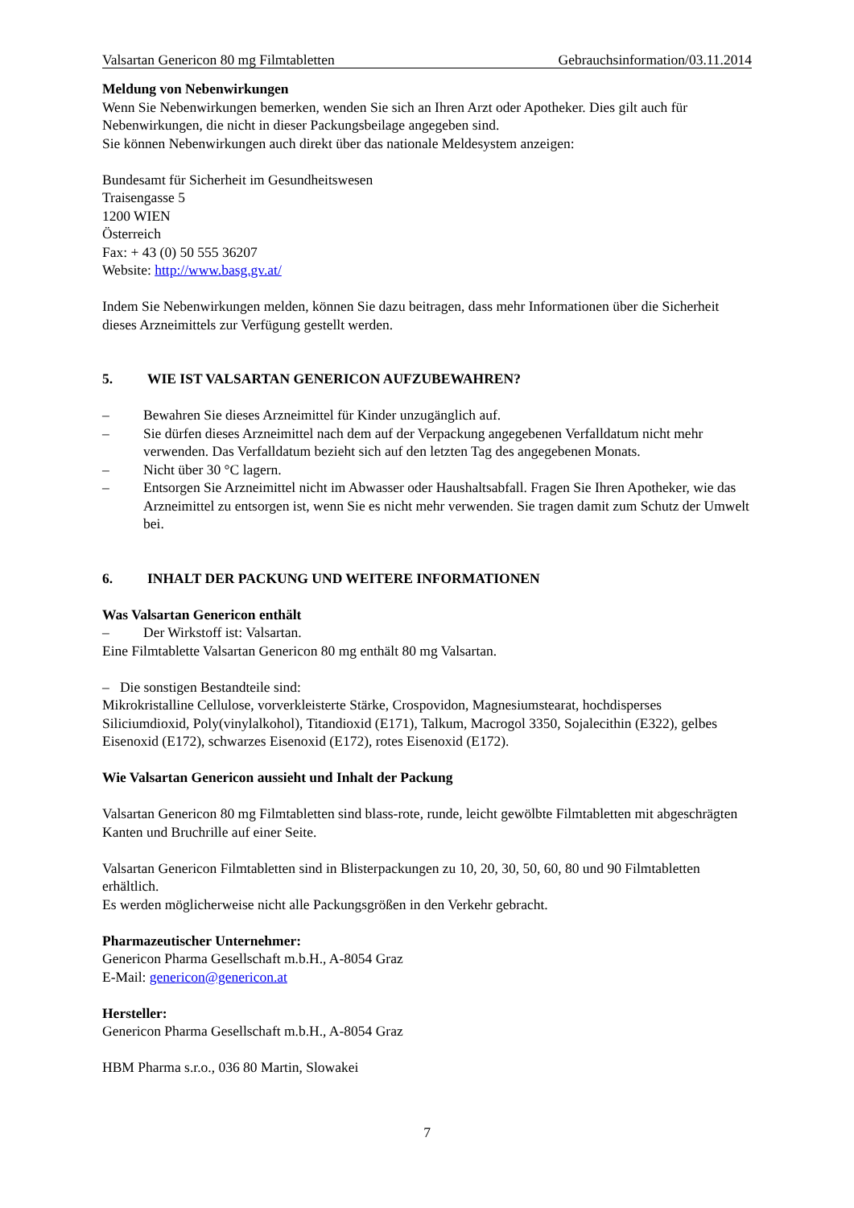Valsartan Genericon 80 mg Filmtabletten Gebrauchsinformation/03.11.2014
Meldung von Nebenwirkungen
Wenn Sie Nebenwirkungen bemerken, wenden Sie sich an Ihren Arzt oder Apotheker. Dies gilt auch für Nebenwirkungen, die nicht in dieser Packungsbeilage angegeben sind.
Sie können Nebenwirkungen auch direkt über das nationale Meldesystem anzeigen:
Bundesamt für Sicherheit im Gesundheitswesen
Traisengasse 5
1200 WIEN
Österreich
Fax: + 43 (0) 50 555 36207
Website: http://www.basg.gv.at/
Indem Sie Nebenwirkungen melden, können Sie dazu beitragen, dass mehr Informationen über die Sicherheit dieses Arzneimittels zur Verfügung gestellt werden.
5. WIE IST VALSARTAN GENERICON AUFZUBEWAHREN?
– Bewahren Sie dieses Arzneimittel für Kinder unzugänglich auf.
– Sie dürfen dieses Arzneimittel nach dem auf der Verpackung angegebenen Verfalldatum nicht mehr verwenden. Das Verfalldatum bezieht sich auf den letzten Tag des angegebenen Monats.
– Nicht über 30 °C lagern.
– Entsorgen Sie Arzneimittel nicht im Abwasser oder Haushaltsabfall. Fragen Sie Ihren Apotheker, wie das Arzneimittel zu entsorgen ist, wenn Sie es nicht mehr verwenden. Sie tragen damit zum Schutz der Umwelt bei.
6. INHALT DER PACKUNG UND WEITERE INFORMATIONEN
Was Valsartan Genericon enthält
– Der Wirkstoff ist: Valsartan.
Eine Filmtablette Valsartan Genericon 80 mg enthält 80 mg Valsartan.
– Die sonstigen Bestandteile sind:
Mikrokristalline Cellulose, vorverkleisterte Stärke, Crospovidon, Magnesiumstearat, hochdisperses Siliciumdioxid, Poly(vinylalkohol), Titandioxid (E171), Talkum, Macrogol 3350, Sojalecithin (E322), gelbes Eisenoxid (E172), schwarzes Eisenoxid (E172), rotes Eisenoxid (E172).
Wie Valsartan Genericon aussieht und Inhalt der Packung
Valsartan Genericon 80 mg Filmtabletten sind blass-rote, runde, leicht gewölbte Filmtabletten mit abgeschrägten Kanten und Bruchrille auf einer Seite.
Valsartan Genericon Filmtabletten sind in Blisterpackungen zu 10, 20, 30, 50, 60, 80 und 90 Filmtabletten erhältlich.
Es werden möglicherweise nicht alle Packungsgrößen in den Verkehr gebracht.
Pharmazeutischer Unternehmer:
Genericon Pharma Gesellschaft m.b.H., A-8054 Graz
E-Mail: genericon@genericon.at
Hersteller:
Genericon Pharma Gesellschaft m.b.H., A-8054 Graz
HBM Pharma s.r.o., 036 80 Martin, Slowakei
7